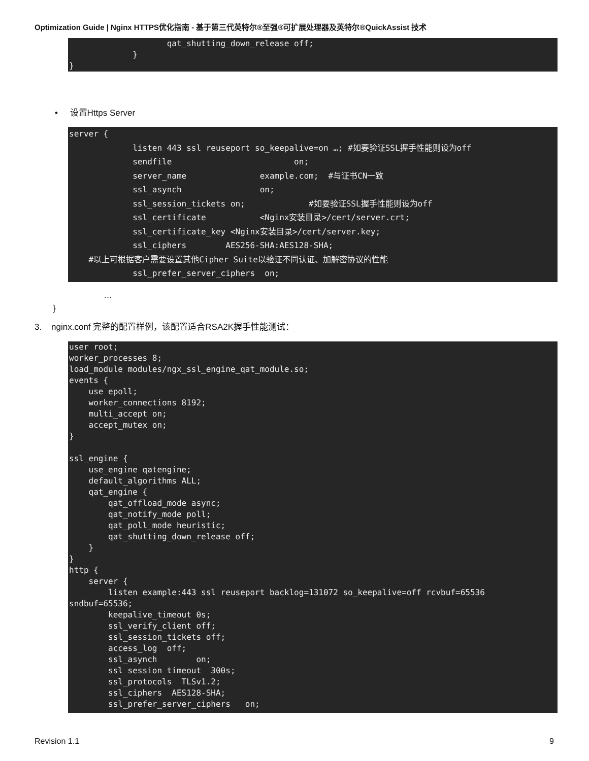Optimization Guide | Nginx HTTPS优化指南 - 基于第三代英特尔®至强®可扩展处理器及英特尔®QuickAssist 技术
                    qat_shutting_down_release off;
             }
}
• 设置Https Server
server {
             listen 443 ssl reuseport so_keepalive=on …; #如要验证SSL握手性能则设为off
             sendfile                         on;
             server_name               example.com;  #与证书CN一致
             ssl_asynch                on;
             ssl_session_tickets on;             #如要验证SSL握手性能则设为off
             ssl_certificate           <Nginx安装目录>/cert/server.crt;
             ssl_certificate_key <Nginx安装目录>/cert/server.key;
             ssl_ciphers        AES256-SHA:AES128-SHA;
    #以上可根据客户需要设置其他Cipher Suite以验证不同认证、加解密协议的性能
             ssl_prefer_server_ciphers  on;
…
}
3. nginx.conf 完整的配置样例，该配置适合RSA2K握手性能测试：
user root;
worker_processes 8;
load_module modules/ngx_ssl_engine_qat_module.so;
events {
    use epoll;
    worker_connections 8192;
    multi_accept on;
    accept_mutex on;
}

ssl_engine {
    use_engine qatengine;
    default_algorithms ALL;
    qat_engine {
        qat_offload_mode async;
        qat_notify_mode poll;
        qat_poll_mode heuristic;
        qat_shutting_down_release off;
    }
}
http {
    server {
        listen example:443 ssl reuseport backlog=131072 so_keepalive=off rcvbuf=65536
sndbuf=65536;
        keepalive_timeout 0s;
        ssl_verify_client off;
        ssl_session_tickets off;
        access_log  off;
        ssl_asynch        on;
        ssl_session_timeout  300s;
        ssl_protocols  TLSv1.2;
        ssl_ciphers  AES128-SHA;
        ssl_prefer_server_ciphers   on;
Revision 1.1 9